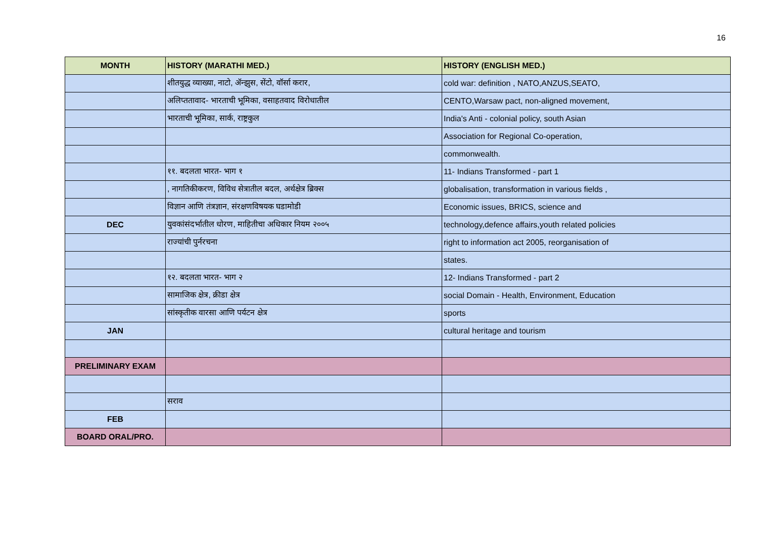16
| MONTH | HISTORY (MARATHI MED.) | HISTORY (ENGLISH MED.) |
| --- | --- | --- |
| | शीतयुद्ध व्याख्या, नाटो, ॲन्झुस, सेंटो, वॉर्सा करार, | cold war: definition , NATO,ANZUS,SEATO, |
| | अलिप्ततावाद- भारताची भूमिका, वसाहतवाद विरोधातील | CENTO,Warsaw pact, non-aligned movement, |
| | भारताची भूमिका, सार्क, राष्ट्रकुल | India's Anti - colonial policy, south Asian |
| | | Association for Regional Co-operation, |
| | | commonwealth. |
| | ११. बदलता भारत- भाग १ | 11- Indians Transformed - part 1 |
| | , नागतिकीकरण, विविध सेत्रातील बदल, अर्थक्षेत्र ब्रिक्स | globalisation, transformation in various fields , |
| | विज्ञान आणि तंत्रज्ञान, संरक्षणविषयक घडामोडी | Economic issues, BRICS, science and |
| DEC | युवकांसंदर्भातील धोरण, माहितीचा अधिकार नियम २००५ | technology,defence affairs,youth related policies |
| | राज्यांची पुर्नरचना | right to information act 2005, reorganisation of |
| | | states. |
| | १२. बदलता भारत- भाग २ | 12- Indians Transformed - part 2 |
| | सामाजिक क्षेत्र, क्रीडा क्षेत्र | social Domain - Health, Environment, Education |
| | सांस्कृतीक वारसा आणि पर्यटन क्षेत्र | sports |
| JAN | | cultural heritage and tourism |
| PRELIMINARY EXAM | | |
| | सराव | |
| FEB | | |
| BOARD ORAL/PRO. | | |